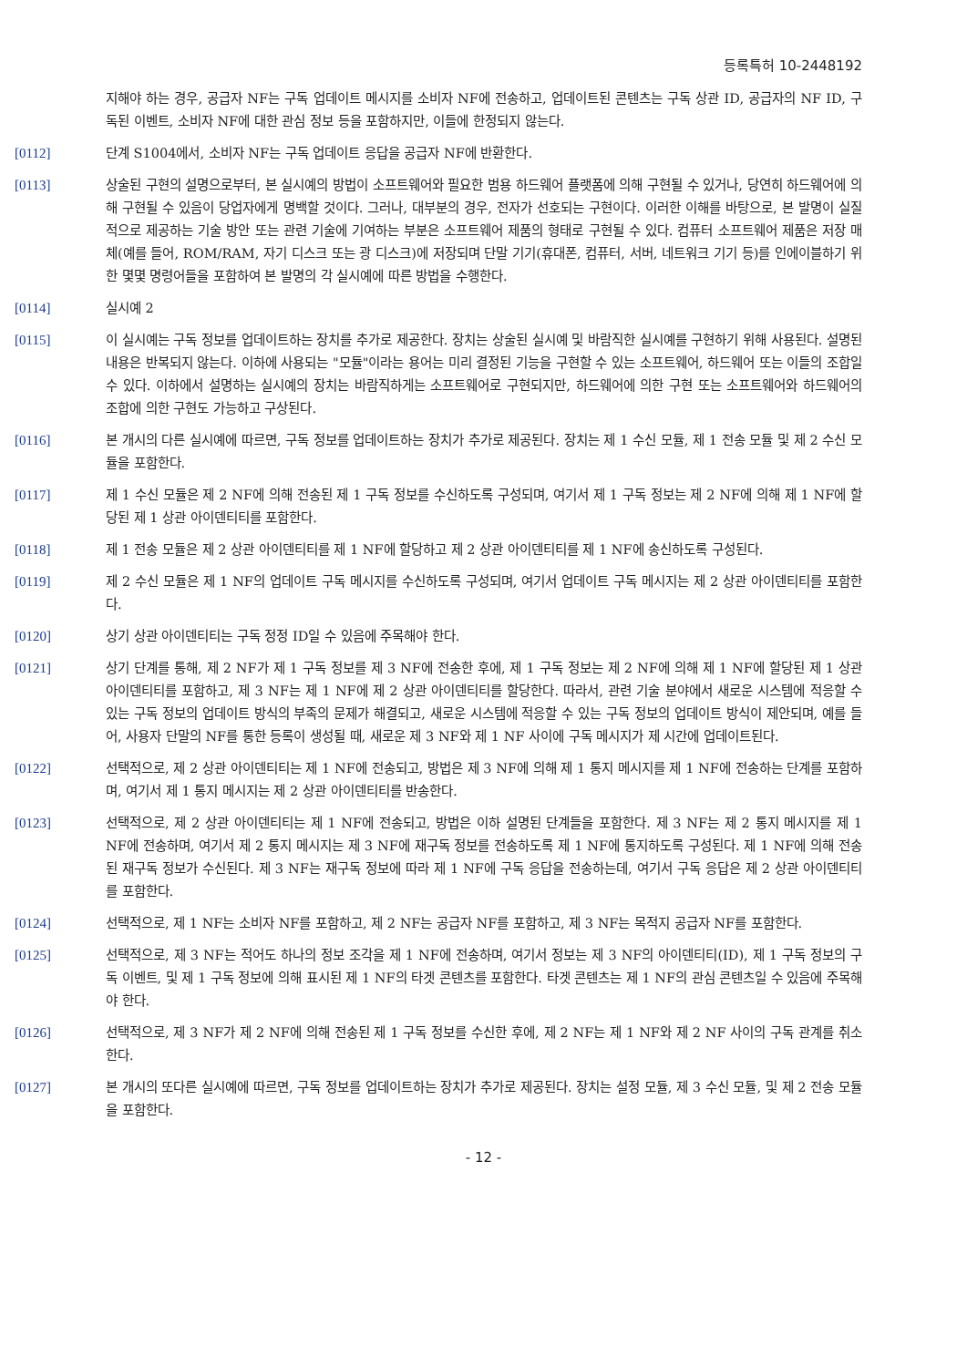등록특허 10-2448192
지해야 하는 경우, 공급자 NF는 구독 업데이트 메시지를 소비자 NF에 전송하고, 업데이트된 콘텐츠는 구독 상관 ID, 공급자의 NF ID, 구독된 이벤트, 소비자 NF에 대한 관심 정보 등을 포함하지만, 이들에 한정되지 않는다.
[0112] 단계 S1004에서, 소비자 NF는 구독 업데이트 응답을 공급자 NF에 반환한다.
[0113] 상술된 구현의 설명으로부터, 본 실시예의 방법이 소프트웨어와 필요한 범용 하드웨어 플랫폼에 의해 구현될 수 있거나, 당연히 하드웨어에 의해 구현될 수 있음이 당업자에게 명백할 것이다. 그러나, 대부분의 경우, 전자가 선호되는 구현이다. 이러한 이해를 바탕으로, 본 발명이 실질적으로 제공하는 기술 방안 또는 관련 기술에 기여하는 부분은 소프트웨어 제품의 형태로 구현될 수 있다. 컴퓨터 소프트웨어 제품은 저장 매체(예를 들어, ROM/RAM, 자기 디스크 또는 광 디스크)에 저장되며 단말 기기(휴대폰, 컴퓨터, 서버, 네트워크 기기 등)를 인에이블하기 위한 몇몇 명령어들을 포함하여 본 발명의 각 실시예에 따른 방법을 수행한다.
[0114] 실시예 2
[0115] 이 실시예는 구독 정보를 업데이트하는 장치를 추가로 제공한다. 장치는 상술된 실시예 및 바람직한 실시예를 구현하기 위해 사용된다. 설명된 내용은 반복되지 않는다. 이하에 사용되는 "모듈"이라는 용어는 미리 결정된 기능을 구현할 수 있는 소프트웨어, 하드웨어 또는 이들의 조합일 수 있다. 이하에서 설명하는 실시예의 장치는 바람직하게는 소프트웨어로 구현되지만, 하드웨어에 의한 구현 또는 소프트웨어와 하드웨어의 조합에 의한 구현도 가능하고 구상된다.
[0116] 본 개시의 다른 실시예에 따르면, 구독 정보를 업데이트하는 장치가 추가로 제공된다. 장치는 제 1 수신 모듈, 제 1 전송 모듈 및 제 2 수신 모듈을 포함한다.
[0117] 제 1 수신 모듈은 제 2 NF에 의해 전송된 제 1 구독 정보를 수신하도록 구성되며, 여기서 제 1 구독 정보는 제 2 NF에 의해 제 1 NF에 할당된 제 1 상관 아이덴티티를 포함한다.
[0118] 제 1 전송 모듈은 제 2 상관 아이덴티티를 제 1 NF에 할당하고 제 2 상관 아이덴티티를 제 1 NF에 송신하도록 구성된다.
[0119] 제 2 수신 모듈은 제 1 NF의 업데이트 구독 메시지를 수신하도록 구성되며, 여기서 업데이트 구독 메시지는 제 2 상관 아이덴티티를 포함한다.
[0120] 상기 상관 아이덴티티는 구독 정정 ID일 수 있음에 주목해야 한다.
[0121] 상기 단계를 통해, 제 2 NF가 제 1 구독 정보를 제 3 NF에 전송한 후에, 제 1 구독 정보는 제 2 NF에 의해 제 1 NF에 할당된 제 1 상관 아이덴티티를 포함하고, 제 3 NF는 제 1 NF에 제 2 상관 아이덴티티를 할당한다. 따라서, 관련 기술 분야에서 새로운 시스템에 적응할 수 있는 구독 정보의 업데이트 방식의 부족의 문제가 해결되고, 새로운 시스템에 적응할 수 있는 구독 정보의 업데이트 방식이 제안되며, 예를 들어, 사용자 단말의 NF를 통한 등록이 생성될 때, 새로운 제 3 NF와 제 1 NF 사이에 구독 메시지가 제 시간에 업데이트된다.
[0122] 선택적으로, 제 2 상관 아이덴티티는 제 1 NF에 전송되고, 방법은 제 3 NF에 의해 제 1 통지 메시지를 제 1 NF에 전송하는 단계를 포함하며, 여기서 제 1 통지 메시지는 제 2 상관 아이덴티티를 반송한다.
[0123] 선택적으로, 제 2 상관 아이덴티티는 제 1 NF에 전송되고, 방법은 이하 설명된 단계들을 포함한다. 제 3 NF는 제 2 통지 메시지를 제 1 NF에 전송하며, 여기서 제 2 통지 메시지는 제 3 NF에 재구독 정보를 전송하도록 제 1 NF에 통지하도록 구성된다. 제 1 NF에 의해 전송된 재구독 정보가 수신된다. 제 3 NF는 재구독 정보에 따라 제 1 NF에 구독 응답을 전송하는데, 여기서 구독 응답은 제 2 상관 아이덴티티를 포함한다.
[0124] 선택적으로, 제 1 NF는 소비자 NF를 포함하고, 제 2 NF는 공급자 NF를 포함하고, 제 3 NF는 목적지 공급자 NF를 포함한다.
[0125] 선택적으로, 제 3 NF는 적어도 하나의 정보 조각을 제 1 NF에 전송하며, 여기서 정보는 제 3 NF의 아이덴티티(ID), 제 1 구독 정보의 구독 이벤트, 및 제 1 구독 정보에 의해 표시된 제 1 NF의 타겟 콘텐츠를 포함한다. 타겟 콘텐츠는 제 1 NF의 관심 콘텐츠일 수 있음에 주목해야 한다.
[0126] 선택적으로, 제 3 NF가 제 2 NF에 의해 전송된 제 1 구독 정보를 수신한 후에, 제 2 NF는 제 1 NF와 제 2 NF 사이의 구독 관계를 취소한다.
[0127] 본 개시의 또다른 실시예에 따르면, 구독 정보를 업데이트하는 장치가 추가로 제공된다. 장치는 설정 모듈, 제 3 수신 모듈, 및 제 2 전송 모듈을 포함한다.
- 12 -